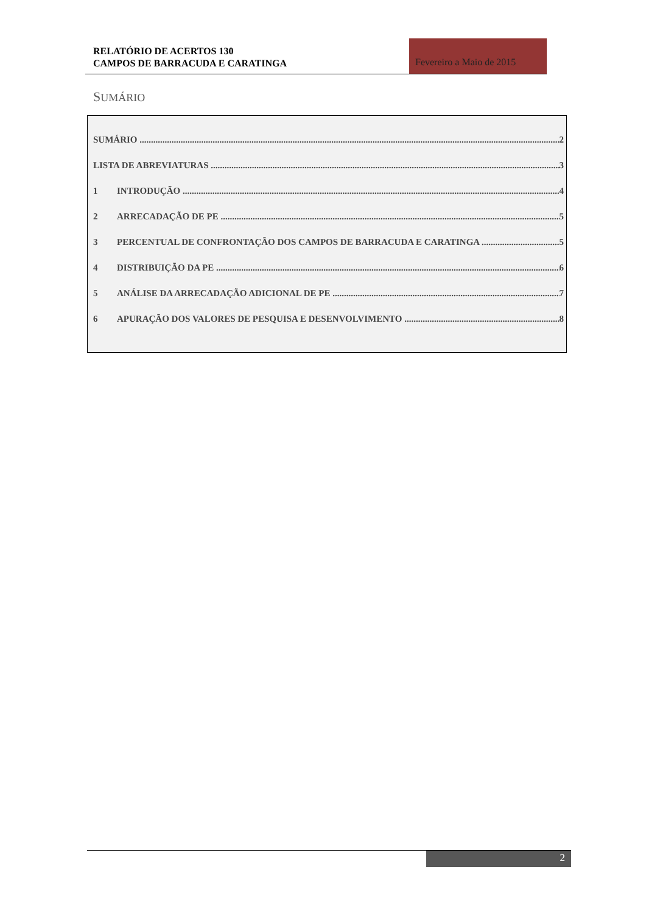RELATÓRIO DE ACERTOS 130
CAMPOS DE BARRACUDA E CARATINGA
Fevereiro a Maio de 2015
SUMÁRIO
SUMÁRIO 2
LISTA DE ABREVIATURAS 3
1 INTRODUÇÃO 4
2 ARRECADAÇÃO DE PE 5
3 PERCENTUAL DE CONFRONTAÇÃO DOS CAMPOS DE BARRACUDA E CARATINGA 5
4 DISTRIBUIÇÃO DA PE 6
5 ANÁLISE DA ARRECADAÇÃO ADICIONAL DE PE 7
6 APURAÇÃO DOS VALORES DE PESQUISA E DESENVOLVIMENTO 8
2